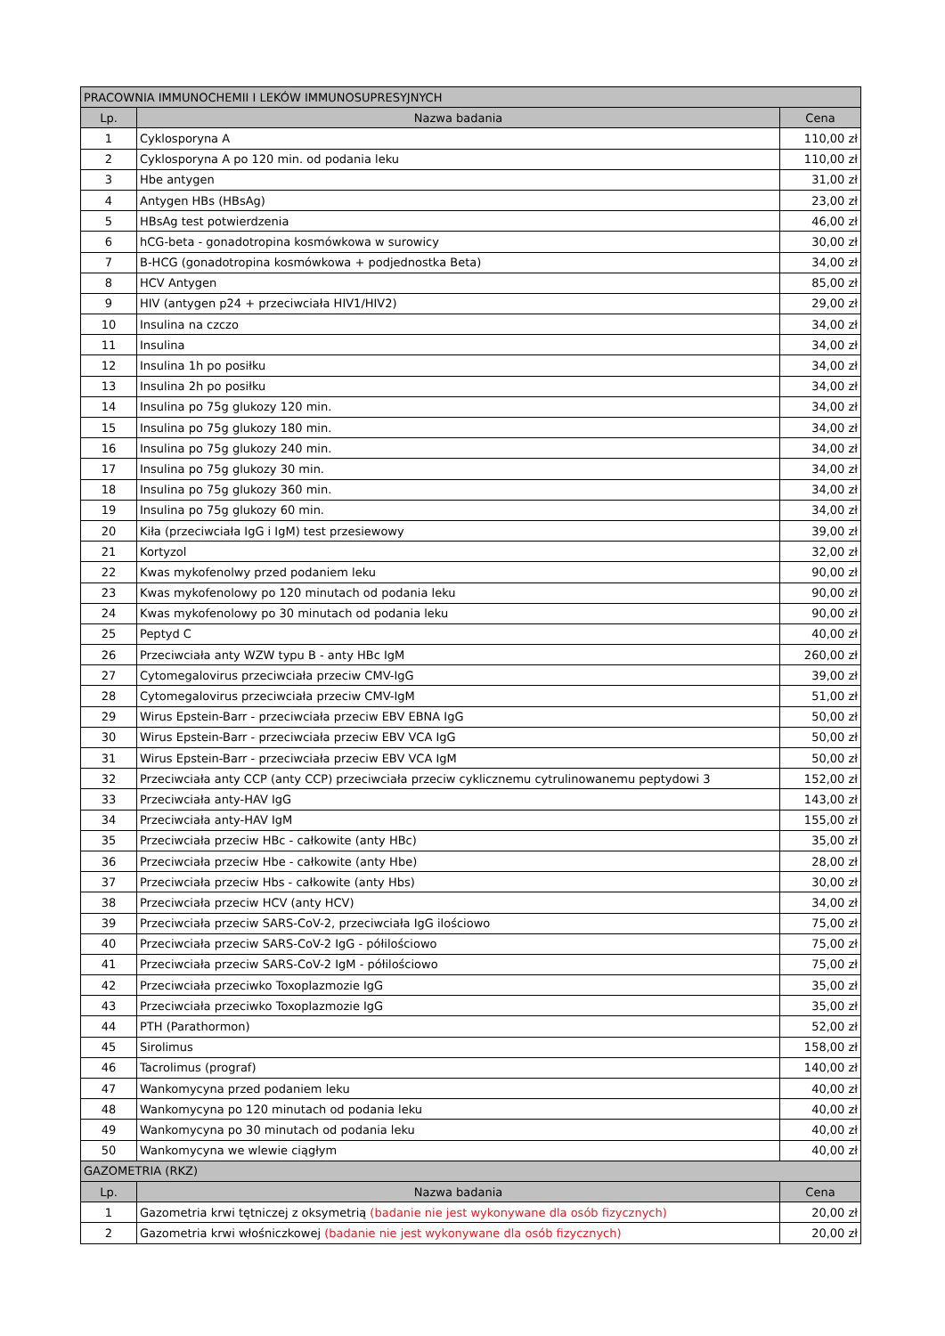| PRACOWNIA IMMUNOCHEMII I LEKÓW IMMUNOSUPRESYJNYCH | | |
| Lp. | Nazwa badania | Cena |
| 1 | Cyklosporyna A | 110,00 zł |
| 2 | Cyklosporyna A po 120 min. od podania leku | 110,00 zł |
| 3 | Hbe antygen | 31,00 zł |
| 4 | Antygen HBs (HBsAg) | 23,00 zł |
| 5 | HBsAg test potwierdzenia | 46,00 zł |
| 6 | hCG-beta - gonadotropina kosmówkowa w surowicy | 30,00 zł |
| 7 | B-HCG (gonadotropina kosmówkowa + podjednostka Beta) | 34,00 zł |
| 8 | HCV Antygen | 85,00 zł |
| 9 | HIV (antygen p24 + przeciwciała HIV1/HIV2) | 29,00 zł |
| 10 | Insulina na czczo | 34,00 zł |
| 11 | Insulina | 34,00 zł |
| 12 | Insulina 1h po posiłku | 34,00 zł |
| 13 | Insulina 2h po posiłku | 34,00 zł |
| 14 | Insulina po 75g glukozy 120 min. | 34,00 zł |
| 15 | Insulina po 75g glukozy 180 min. | 34,00 zł |
| 16 | Insulina po 75g glukozy 240 min. | 34,00 zł |
| 17 | Insulina po 75g glukozy 30 min. | 34,00 zł |
| 18 | Insulina po 75g glukozy 360 min. | 34,00 zł |
| 19 | Insulina po 75g glukozy 60 min. | 34,00 zł |
| 20 | Kiła (przeciwciała IgG i IgM) test przesiewowy | 39,00 zł |
| 21 | Kortyzol | 32,00 zł |
| 22 | Kwas mykofenolwy przed podaniem leku | 90,00 zł |
| 23 | Kwas mykofenolowy po 120 minutach od podania leku | 90,00 zł |
| 24 | Kwas mykofenolowy po 30 minutach od podania leku | 90,00 zł |
| 25 | Peptyd C | 40,00 zł |
| 26 | Przeciwciała anty WZW typu B - anty HBc IgM | 260,00 zł |
| 27 | Cytomegalovirus przeciwciała przeciw CMV-IgG | 39,00 zł |
| 28 | Cytomegalovirus przeciwciała przeciw CMV-IgM | 51,00 zł |
| 29 | Wirus Epstein-Barr - przeciwciała przeciw EBV EBNA IgG | 50,00 zł |
| 30 | Wirus Epstein-Barr - przeciwciała przeciw EBV VCA IgG | 50,00 zł |
| 31 | Wirus Epstein-Barr - przeciwciała przeciw EBV VCA IgM | 50,00 zł |
| 32 | Przeciwciała anty CCP (anty CCP) przeciwciała przeciw cyklicznemu cytrulinowanemu peptydowi 3 | 152,00 zł |
| 33 | Przeciwciała anty-HAV IgG | 143,00 zł |
| 34 | Przeciwciała anty-HAV IgM | 155,00 zł |
| 35 | Przeciwciała przeciw HBc - całkowite (anty HBc) | 35,00 zł |
| 36 | Przeciwciała przeciw Hbe - całkowite (anty Hbe) | 28,00 zł |
| 37 | Przeciwciała przeciw Hbs - całkowite (anty Hbs) | 30,00 zł |
| 38 | Przeciwciała przeciw HCV (anty HCV) | 34,00 zł |
| 39 | Przeciwciała przeciw SARS-CoV-2, przeciwciała IgG ilościowo | 75,00 zł |
| 40 | Przeciwciała przeciw SARS-CoV-2 IgG - półilościowo | 75,00 zł |
| 41 | Przeciwciała przeciw SARS-CoV-2 IgM - półilościowo | 75,00 zł |
| 42 | Przeciwciała przeciwko Toxoplazmozie IgG | 35,00 zł |
| 43 | Przeciwciała przeciwko Toxoplazmozie IgG | 35,00 zł |
| 44 | PTH (Parathormon) | 52,00 zł |
| 45 | Sirolimus | 158,00 zł |
| 46 | Tacrolimus (prograf) | 140,00 zł |
| 47 | Wankomycyna przed podaniem leku | 40,00 zł |
| 48 | Wankomycyna po 120 minutach od podania leku | 40,00 zł |
| 49 | Wankomycyna po 30 minutach od podania leku | 40,00 zł |
| 50 | Wankomycyna we wlewie ciągłym | 40,00 zł |
| GAZOMETRIA (RKZ) | | |
| Lp. | Nazwa badania | Cena |
| 1 | Gazometria krwi tętniczej z oksymetrią (badanie nie jest wykonywane dla osób fizycznych) | 20,00 zł |
| 2 | Gazometria krwi włośniczkowej (badanie nie jest wykonywane dla osób fizycznych) | 20,00 zł |